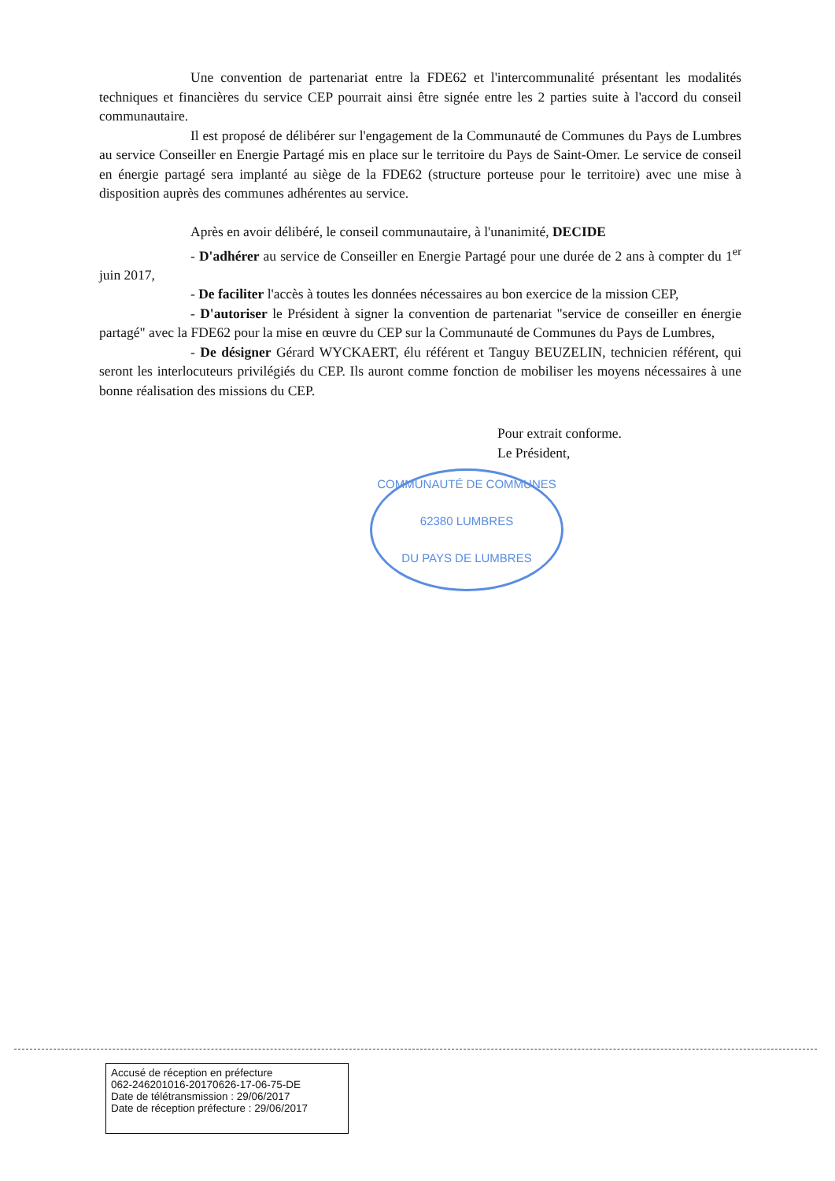Une convention de partenariat entre la FDE62 et l'intercommunalité présentant les modalités techniques et financières du service CEP pourrait ainsi être signée entre les 2 parties suite à l'accord du conseil communautaire.
Il est proposé de délibérer sur l'engagement de la Communauté de Communes du Pays de Lumbres au service Conseiller en Energie Partagé mis en place sur le territoire du Pays de Saint-Omer. Le service de conseil en énergie partagé sera implanté au siège de la FDE62 (structure porteuse pour le territoire) avec une mise à disposition auprès des communes adhérentes au service.
Après en avoir délibéré, le conseil communautaire, à l'unanimité, DECIDE
- D'adhérer au service de Conseiller en Energie Partagé pour une durée de 2 ans à compter du 1<sup>er</sup> juin 2017,
- De faciliter l'accès à toutes les données nécessaires au bon exercice de la mission CEP,
- D'autoriser le Président à signer la convention de partenariat "service de conseiller en énergie partagé" avec la FDE62 pour la mise en œuvre du CEP sur la Communauté de Communes du Pays de Lumbres,
- De désigner Gérard WYCKAERT, élu référent et Tanguy BEUZELIN, technicien référent, qui seront les interlocuteurs privilégiés du CEP. Ils auront comme fonction de mobiliser les moyens nécessaires à une bonne réalisation des missions du CEP.
Pour extrait conforme.
Le Président,
COMMUNAUTÉ DE COMMUNES
62380 LUMBRES
DU PAYS DE LUMBRES
Accusé de réception en préfecture
062-246201016-20170626-17-06-75-DE
Date de télétransmission : 29/06/2017
Date de réception préfecture : 29/06/2017